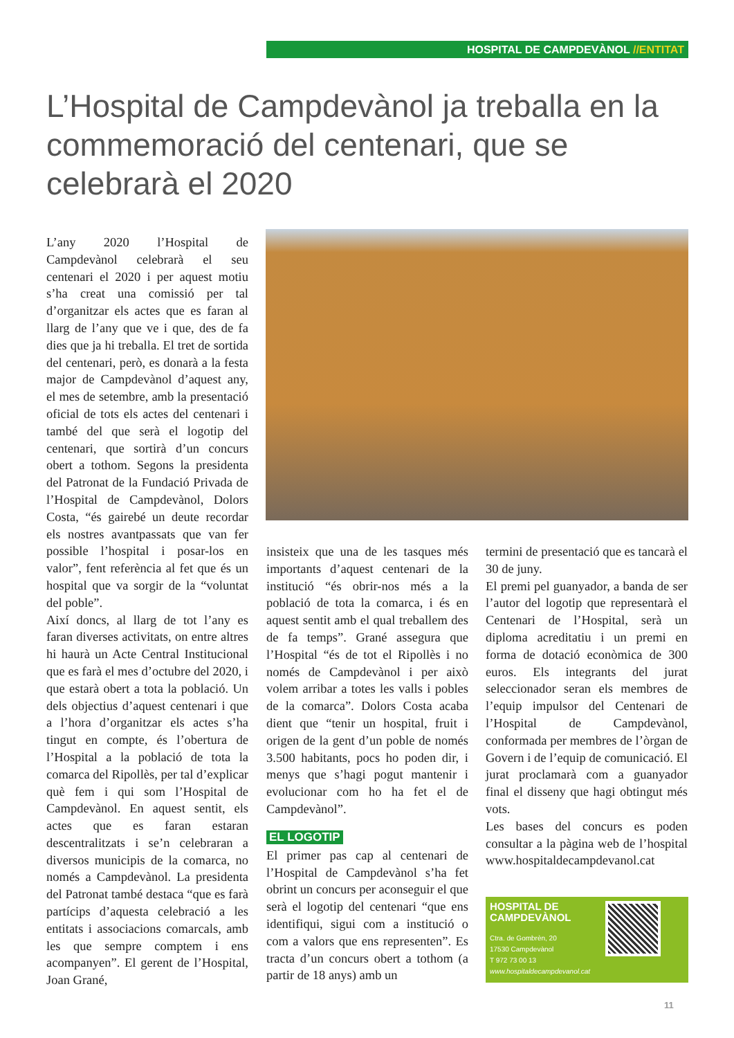HOSPITAL DE CAMPDEVÀNOL //ENTITAT
L’Hospital de Campdevànol ja treballa en la commemoració del centenari, que se celebrarà el 2020
L’any 2020 l’Hospital de Campdevànol celebrarà el seu centenari el 2020 i per aquest motiu s’ha creat una comissió per tal d’organitzar els actes que es faran al llarg de l’any que ve i que, des de fa dies que ja hi treballa. El tret de sortida del centenari, però, es donarà a la festa major de Campdevànol d’aquest any, el mes de setembre, amb la presentació oficial de tots els actes del centenari i també del que serà el logotip del centenari, que sortirà d’un concurs obert a tothom. Segons la presidenta del Patronat de la Fundació Privada de l’Hospital de Campdevànol, Dolors Costa, “és gairebé un deute recordar els nostres avantpassats que van fer possible l’hospital i posar-los en valor”, fent referència al fet que és un hospital que va sorgir de la “voluntat del poble”.
Així doncs, al llarg de tot l’any es faran diverses activitats, on entre altres hi haurà un Acte Central Institucional que es farà el mes d’octubre del 2020, i que estarà obert a tota la població. Un dels objectius d’aquest centenari i que a l’hora d’organitzar els actes s’ha tingut en compte, és l’obertura de l’Hospital a la població de tota la comarca del Ripollès, per tal d’explicar què fem i qui som l’Hospital de Campdevànol. En aquest sentit, els actes que es faran estaran descentralitzats i se’n celebraran a diversos municipis de la comarca, no només a Campdevànol. La presidenta del Patronat també destaca “que es farà partícips d’aquesta celebració a les entitats i associacions comarcals, amb les que sempre comptem i ens acompanyen”. El gerent de l’Hospital, Joan Grané,
insisteix que una de les tasques més importants d’aquest centenari de la institució “és obrir-nos més a la població de tota la comarca, i és en aquest sentit amb el qual treballem des de fa temps”. Grané assegura que l’Hospital “és de tot el Ripollès i no només de Campdevànol i per això volem arribar a totes les valls i pobles de la comarca”. Dolors Costa acaba dient que “tenir un hospital, fruit i origen de la gent d’un poble de només 3.500 habitants, pocs ho poden dir, i menys que s’hagi pogut mantenir i evolucionar com ho ha fet el de Campdevànol”.
EL LOGOTIP
El primer pas cap al centenari de l’Hospital de Campdevànol s’ha fet obrint un concurs per aconseguir el que serà el logotip del centenari “que ens identifiqui, sigui com a institució o com a valors que ens representen”. Es tracta d’un concurs obert a tothom (a partir de 18 anys) amb un
termini de presentació que es tancarà el 30 de juny.
El premi pel guanyador, a banda de ser l’autor del logotip que representarà el Centenari de l’Hospital, serà un diploma acreditatiu i un premi en forma de dotació econòmica de 300 euros. Els integrants del jurat seleccionador seran els membres de l’equip impulsor del Centenari de l’Hospital de Campdevànol, conformada per membres de l’òrgan de Govern i de l’equip de comunicació. El jurat proclamarà com a guanyador final el disseny que hagi obtingut més vots.
Les bases del concurs es poden consultar a la pàgina web de l’hospital www.hospitaldecampdevanol.cat
HOSPITAL DE
CAMPDEVÀNOL
Ctra. de Gombrèn, 20
17530 Campdevànol
T 972 73 00 13
www.hospitaldecampdevanol.cat
11